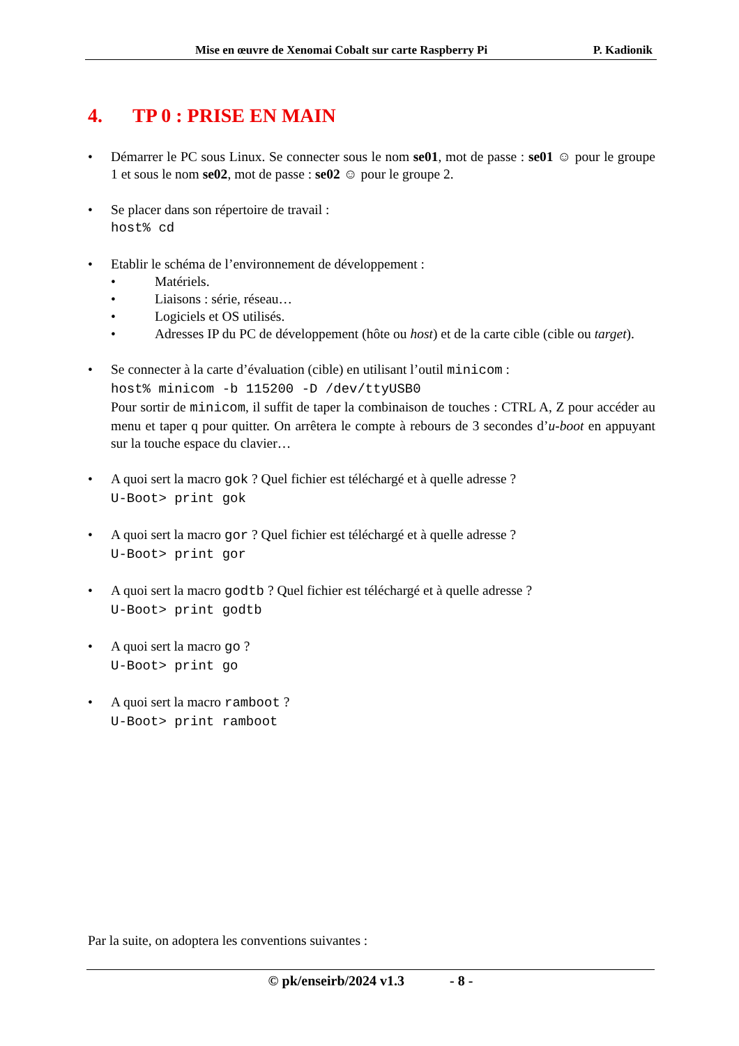Mise en œuvre de Xenomai Cobalt sur carte Raspberry Pi P. Kadionik
4. TP 0 : PRISE EN MAIN
Démarrer le PC sous Linux. Se connecter sous le nom se01, mot de passe : se01 ☺ pour le groupe 1 et sous le nom se02, mot de passe : se02 ☺ pour le groupe 2.
Se placer dans son répertoire de travail :
host% cd
Etablir le schéma de l’environnement de développement :
Matériels.
Liaisons : série, réseau…
Logiciels et OS utilisés.
Adresses IP du PC de développement (hôte ou host) et de la carte cible (cible ou target).
Se connecter à la carte d’évaluation (cible) en utilisant l’outil minicom :
host% minicom -b 115200 -D /dev/ttyUSB0
Pour sortir de minicom, il suffit de taper la combinaison de touches : CTRL A, Z pour accéder au menu et taper q pour quitter. On arrêtera le compte à rebours de 3 secondes d’u-boot en appuyant sur la touche espace du clavier…
A quoi sert la macro gok ? Quel fichier est téléchargé et à quelle adresse ?
U-Boot> print gok
A quoi sert la macro gor ? Quel fichier est téléchargé et à quelle adresse ?
U-Boot> print gor
A quoi sert la macro godtb ? Quel fichier est téléchargé et à quelle adresse ?
U-Boot> print godtb
A quoi sert la macro go ?
U-Boot> print go
A quoi sert la macro ramboot ?
U-Boot> print ramboot
Par la suite, on adoptera les conventions suivantes :
© pk/enseirb/2024 v1.3 - 8 -